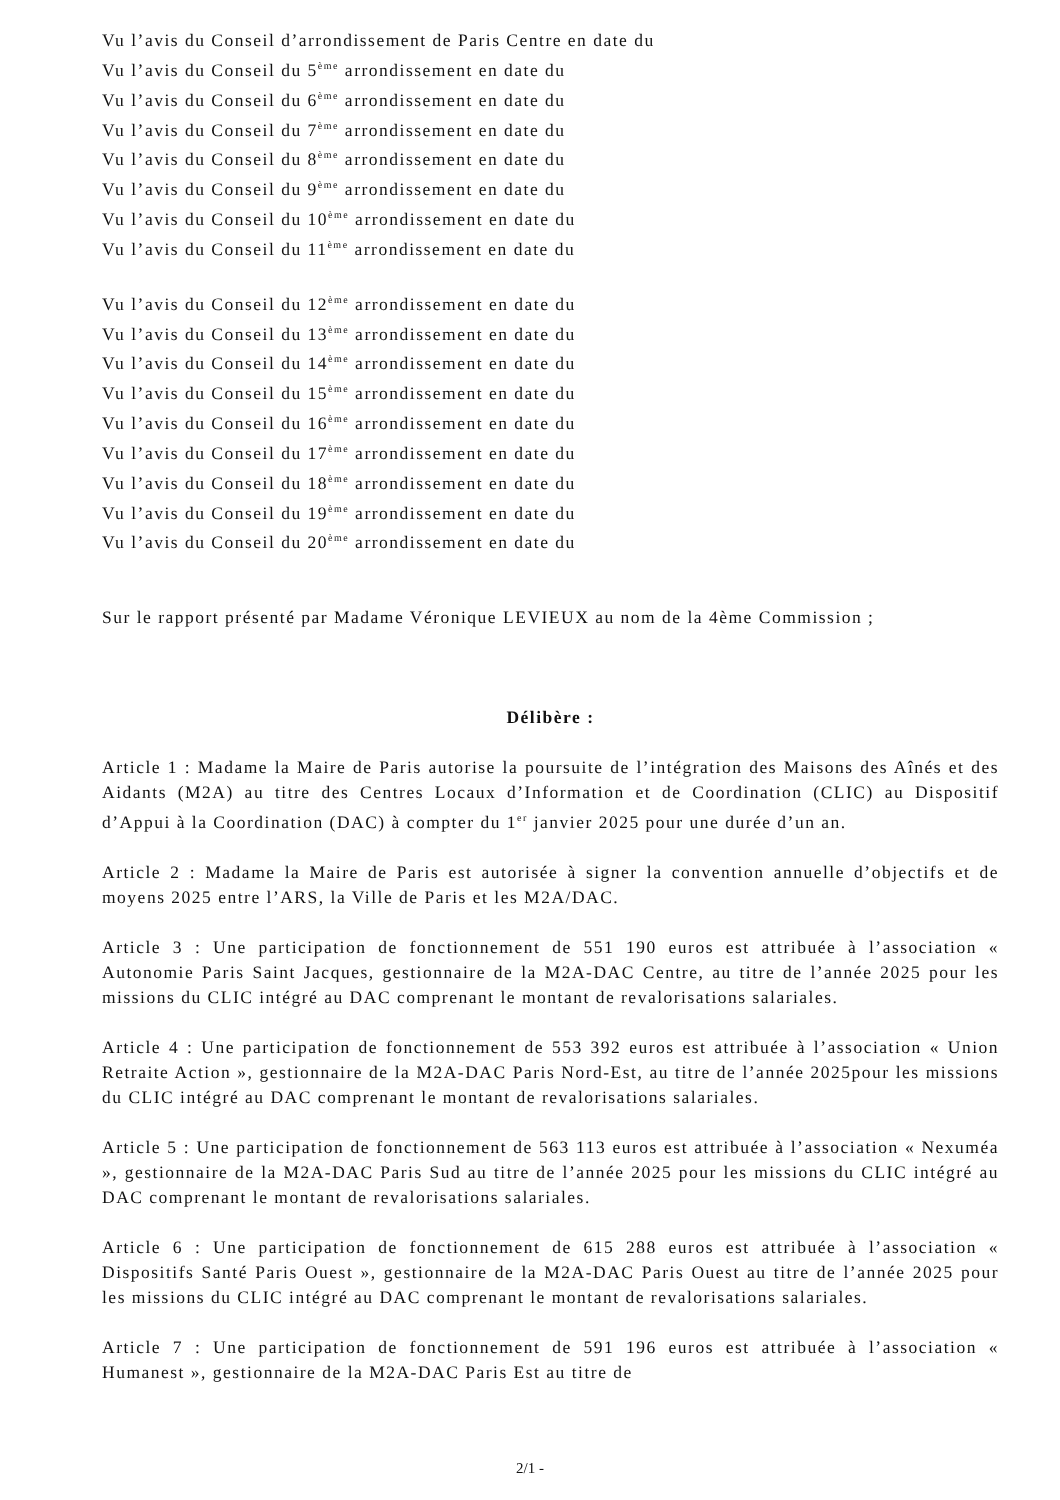Vu l’avis du Conseil d’arrondissement de Paris Centre en date du
Vu l’avis du Conseil du 5<sup>ème</sup> arrondissement en date du
Vu l’avis du Conseil du 6<sup>ème</sup> arrondissement en date du
Vu l’avis du Conseil du 7<sup>ème</sup> arrondissement en date du
Vu l’avis du Conseil du 8<sup>ème</sup> arrondissement en date du
Vu l’avis du Conseil du 9<sup>ème</sup> arrondissement en date du
Vu l’avis du Conseil du 10<sup>ème</sup> arrondissement en date du
Vu l’avis du Conseil du 11<sup>ème</sup> arrondissement en date du
Vu l’avis du Conseil du 12<sup>ème</sup> arrondissement en date du
Vu l’avis du Conseil du 13<sup>ème</sup> arrondissement en date du
Vu l’avis du Conseil du 14<sup>ème</sup> arrondissement en date du
Vu l’avis du Conseil du 15<sup>ème</sup> arrondissement en date du
Vu l’avis du Conseil du 16<sup>ème</sup> arrondissement en date du
Vu l’avis du Conseil du 17<sup>ème</sup> arrondissement en date du
Vu l’avis du Conseil du 18<sup>ème</sup> arrondissement en date du
Vu l’avis du Conseil du 19<sup>ème</sup> arrondissement en date du
Vu l’avis du Conseil du 20<sup>ème</sup> arrondissement en date du
Sur le rapport présenté par Madame Véronique LEVIEUX au nom de la 4ème Commission ;
Délibère :
Article 1 : Madame la Maire de Paris autorise la poursuite de l’intégration des Maisons des Aînés et des Aidants (M2A) au titre des Centres Locaux d’Information et de Coordination (CLIC) au Dispositif d’Appui à la Coordination (DAC) à compter du 1<sup>er</sup> janvier 2025 pour une durée d’un an.
Article 2 : Madame la Maire de Paris est autorisée à signer la convention annuelle d’objectifs et de moyens 2025 entre l’ARS, la Ville de Paris et les M2A/DAC.
Article 3 : Une participation de fonctionnement de 551 190 euros est attribuée à l’association « Autonomie Paris Saint Jacques, gestionnaire de la M2A-DAC Centre, au titre de l’année 2025 pour les missions du CLIC intégré au DAC comprenant le montant de revalorisations salariales.
Article 4 : Une participation de fonctionnement de 553 392 euros est attribuée à l’association « Union Retraite Action », gestionnaire de la M2A-DAC Paris Nord-Est, au titre de l’année 2025pour les missions du CLIC intégré au DAC comprenant le montant de revalorisations salariales.
Article 5 : Une participation de fonctionnement de 563 113 euros est attribuée à l’association « Nexuméa », gestionnaire de la M2A-DAC Paris Sud au titre de l’année 2025 pour les missions du CLIC intégré au DAC comprenant le montant de revalorisations salariales.
Article 6 : Une participation de fonctionnement de 615 288 euros est attribuée à l’association « Dispositifs Santé Paris Ouest », gestionnaire de la M2A-DAC Paris Ouest au titre de l’année 2025 pour les missions du CLIC intégré au DAC comprenant le montant de revalorisations salariales.
Article 7 : Une participation de fonctionnement de 591 196 euros est attribuée à l’association « Humanest », gestionnaire de la M2A-DAC Paris Est au titre de
2/1 -